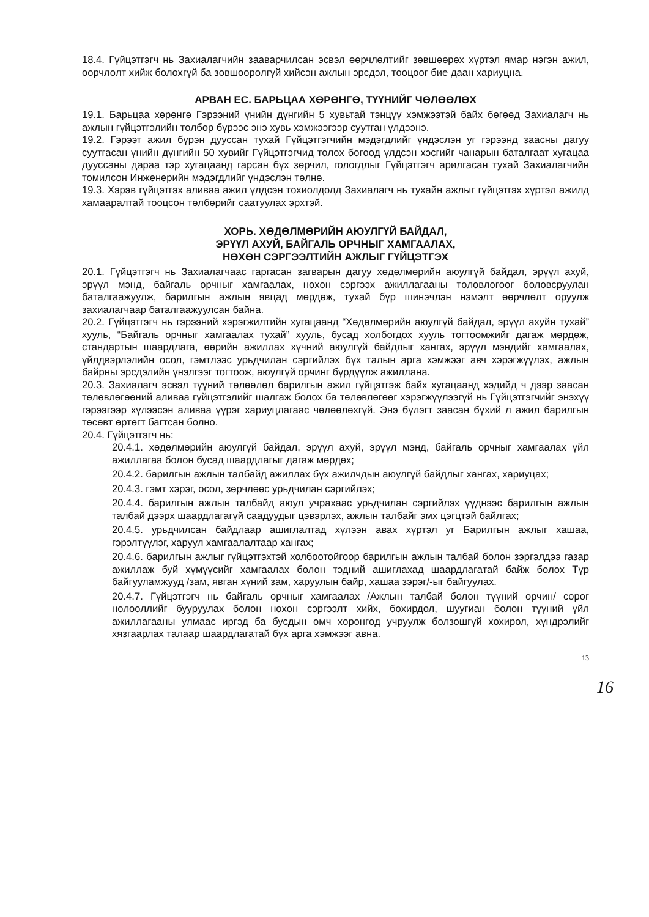18.4. Гүйцэтгэгч нь Захиалагчийн зааварчилсан эсвэл өөрчлөлтийг зөвшөөрөх хүртэл ямар нэгэн ажил, өөрчлөлт хийж болохгүй ба зөвшөөрөлгүй хийсэн ажлын эрсдэл, тооцоог бие даан хариуцна.
АРВАН ЕС. БАРЬЦАА ХӨРӨНГӨ, ТҮҮНИЙГ ЧӨЛӨӨЛӨХ
19.1. Барьцаа хөрөнгө Гэрээний үнийн дүнгийн 5 хувьтай тэнцүү хэмжээтэй байх бөгөөд Захиалагч нь ажлын гүйцэтгэлийн төлбөр бүрээс энэ хувь хэмжээгээр суутган үлдээнэ.
19.2. Гэрээт ажил бүрэн дууссан тухай Гүйцэтгэгчийн мэдэгдлийг үндэслэн уг гэрээнд заасны дагуу суутгасан үнийн дүнгийн 50 хувийг Гүйцэтгэгчид төлөх бөгөөд үлдсэн хэсгийг чанарын баталгаат хугацаа дууссаны дараа тэр хугацаанд гарсан бүх зөрчил, гологдлыг Гүйцэтгэгч арилгасан тухай Захиалагчийн томилсон Инженерийн мэдэгдлийг үндэслэн төлнө.
19.3. Хэрэв гүйцэтгэх аливаа ажил үлдсэн тохиолдолд Захиалагч нь тухайн ажлыг гүйцэтгэх хүртэл ажилд хамааралтай тооцсон төлбөрийг саатуулах эрхтэй.
ХОРЬ. ХӨДӨЛМӨРИЙН АЮУЛГҮЙ БАЙДАЛ,
ЭРҮҮЛ АХУЙ, БАЙГАЛЬ ОРЧНЫГ ХАМГААЛАХ,
НӨХӨН СЭРГЭЭЛТИЙН АЖЛЫГ ГҮЙЦЭТГЭХ
20.1. Гүйцэтгэгч нь Захиалагчаас гаргасан загварын дагуу хөдөлмөрийн аюулгүй байдал, эрүүл ахуй, эрүүл мэнд, байгаль орчныг хамгаалах, нөхөн сэргээх ажиллагааны төлөвлөгөөг боловсруулан баталгаажуулж, барилгын ажлын явцад мөрдөж, тухай бүр шинэчлэн нэмэлт өөрчлөлт оруулж захиалагчаар баталгаажуулсан байна.
20.2. Гүйцэтгэгч нь гэрээний хэрэгжилтийн хугацаанд “Хөдөлмөрийн аюулгүй байдал, эрүүл ахуйн тухай” хууль, “Байгаль орчныг хамгаалах тухай” хууль, бусад холбогдох хууль тогтоомжийг дагаж мөрдөж, стандартын шаардлага, өөрийн ажиллах хүчний аюулгүй байдлыг хангах, эрүүл мэндийг хамгаалах, үйлдвэрлэлийн осол, гэмтлээс урьдчилан сэргийлэх бүх талын арга хэмжээг авч хэрэгжүүлэх, ажлын байрны эрсдэлийн үнэлгээг тогтоож, аюулгүй орчинг бүрдүүлж ажиллана.
20.3. Захиалагч эсвэл түүний төлөөлөл барилгын ажил гүйцэтгэж байх хугацаанд хэдийд ч дээр заасан төлөвлөгөөний аливаа гүйцэтгэлийг шалгаж болох ба төлөвлөгөөг хэрэгжүүлээгүй нь Гүйцэтгэгчийг энэхүү гэрээгээр хүлээсэн аливаа үүрэг хариуцлагаас чөлөөлөхгүй. Энэ бүлэгт заасан бүхий л ажил барилгын төсөвт өртөгт багтсан болно.
20.4. Гүйцэтгэгч нь:
20.4.1. хөдөлмөрийн аюулгүй байдал, эрүүл ахуй, эрүүл мэнд, байгаль орчныг хамгаалах үйл ажиллагаа болон бусад шаардлагыг дагаж мөрдөх;
20.4.2. барилгын ажлын талбайд ажиллах бүх ажилчдын аюулгүй байдлыг хангах, хариуцах;
20.4.3. гэмт хэрэг, осол, зөрчлөөс урьдчилан сэргийлэх;
20.4.4. барилгын ажлын талбайд аюул учрахаас урьдчилан сэргийлэх үүднээс барилгын ажлын талбай дээрх шаардлагагүй саадуудыг цэвэрлэх, ажлын талбайг эмх цэгцтэй байлгах;
20.4.5. урьдчилсан байдлаар ашиглалтад хүлээн авах хүртэл уг Барилгын ажлыг хашаа, гэрэлтүүлэг, харуул хамгаалалтаар хангах;
20.4.6. барилгын ажлыг гүйцэтгэхтэй холбоотойгоор барилгын ажлын талбай болон зэргэлдээ газар ажиллаж буй хүмүүсийг хамгаалах болон тэдний ашиглахад шаардлагатай байж болох Түр байгууламжууд /зам, явган хүний зам, харуулын байр, хашаа зэрэг/-ыг байгуулах.
20.4.7. Гүйцэтгэгч нь байгаль орчныг хамгаалах /Ажлын талбай болон түүний орчин/ сөрөг нөлөөллийг бууруулах болон нөхөн сэргээлт хийх, бохирдол, шуугиан болон түүний үйл ажиллагааны улмаас иргэд ба бусдын өмч хөрөнгөд учруулж болзошгүй хохирол, хүндрэлийг хязгаарлах талаар шаардлагатай бүх арга хэмжээг авна.
13
16